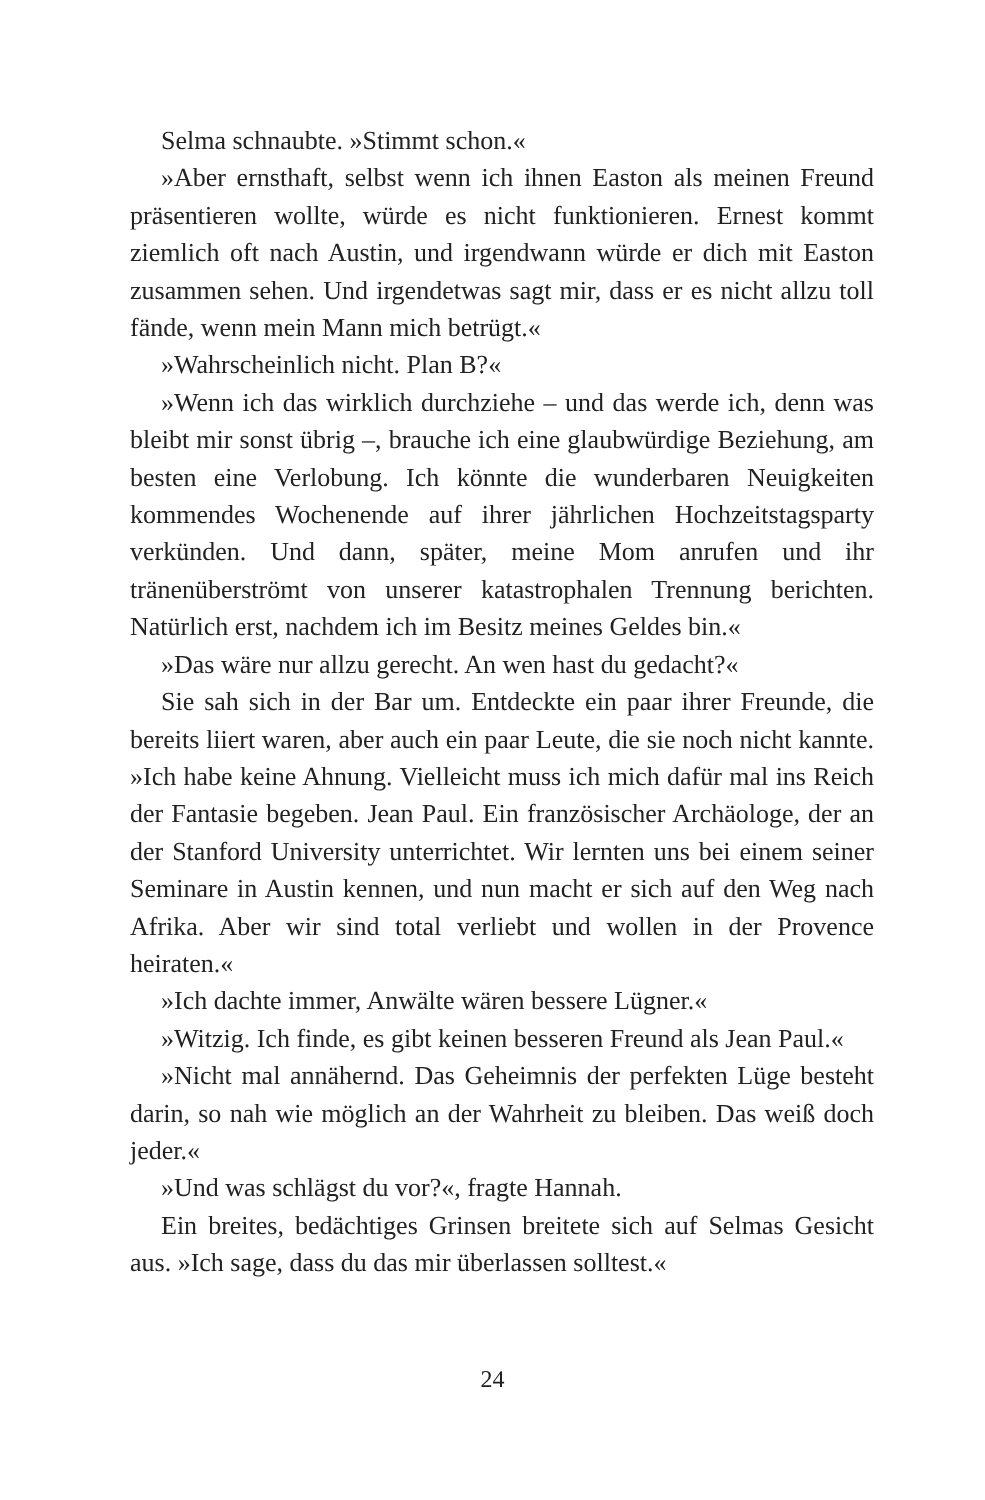Selma schnaubte. »Stimmt schon.«
»Aber ernsthaft, selbst wenn ich ihnen Easton als meinen Freund präsentieren wollte, würde es nicht funktionieren. Ernest kommt ziemlich oft nach Austin, und irgendwann würde er dich mit Easton zusammen sehen. Und irgendetwas sagt mir, dass er es nicht allzu toll fände, wenn mein Mann mich betrügt.«
»Wahrscheinlich nicht. Plan B?«
»Wenn ich das wirklich durchziehe – und das werde ich, denn was bleibt mir sonst übrig –, brauche ich eine glaubwürdige Beziehung, am besten eine Verlobung. Ich könnte die wunderbaren Neuigkeiten kommendes Wochenende auf ihrer jährlichen Hochzeitstagsparty verkünden. Und dann, später, meine Mom anrufen und ihr tränenüberströmt von unserer katastrophalen Trennung berichten. Natürlich erst, nachdem ich im Besitz meines Geldes bin.«
»Das wäre nur allzu gerecht. An wen hast du gedacht?«
Sie sah sich in der Bar um. Entdeckte ein paar ihrer Freunde, die bereits liiert waren, aber auch ein paar Leute, die sie noch nicht kannte. »Ich habe keine Ahnung. Vielleicht muss ich mich dafür mal ins Reich der Fantasie begeben. Jean Paul. Ein französischer Archäologe, der an der Stanford University unterrichtet. Wir lernten uns bei einem seiner Seminare in Austin kennen, und nun macht er sich auf den Weg nach Afrika. Aber wir sind total verliebt und wollen in der Provence heiraten.«
»Ich dachte immer, Anwälte wären bessere Lügner.«
»Witzig. Ich finde, es gibt keinen besseren Freund als Jean Paul.«
»Nicht mal annähernd. Das Geheimnis der perfekten Lüge besteht darin, so nah wie möglich an der Wahrheit zu bleiben. Das weiß doch jeder.«
»Und was schlägst du vor?«, fragte Hannah.
Ein breites, bedächtiges Grinsen breitete sich auf Selmas Gesicht aus. »Ich sage, dass du das mir überlassen solltest.«
24